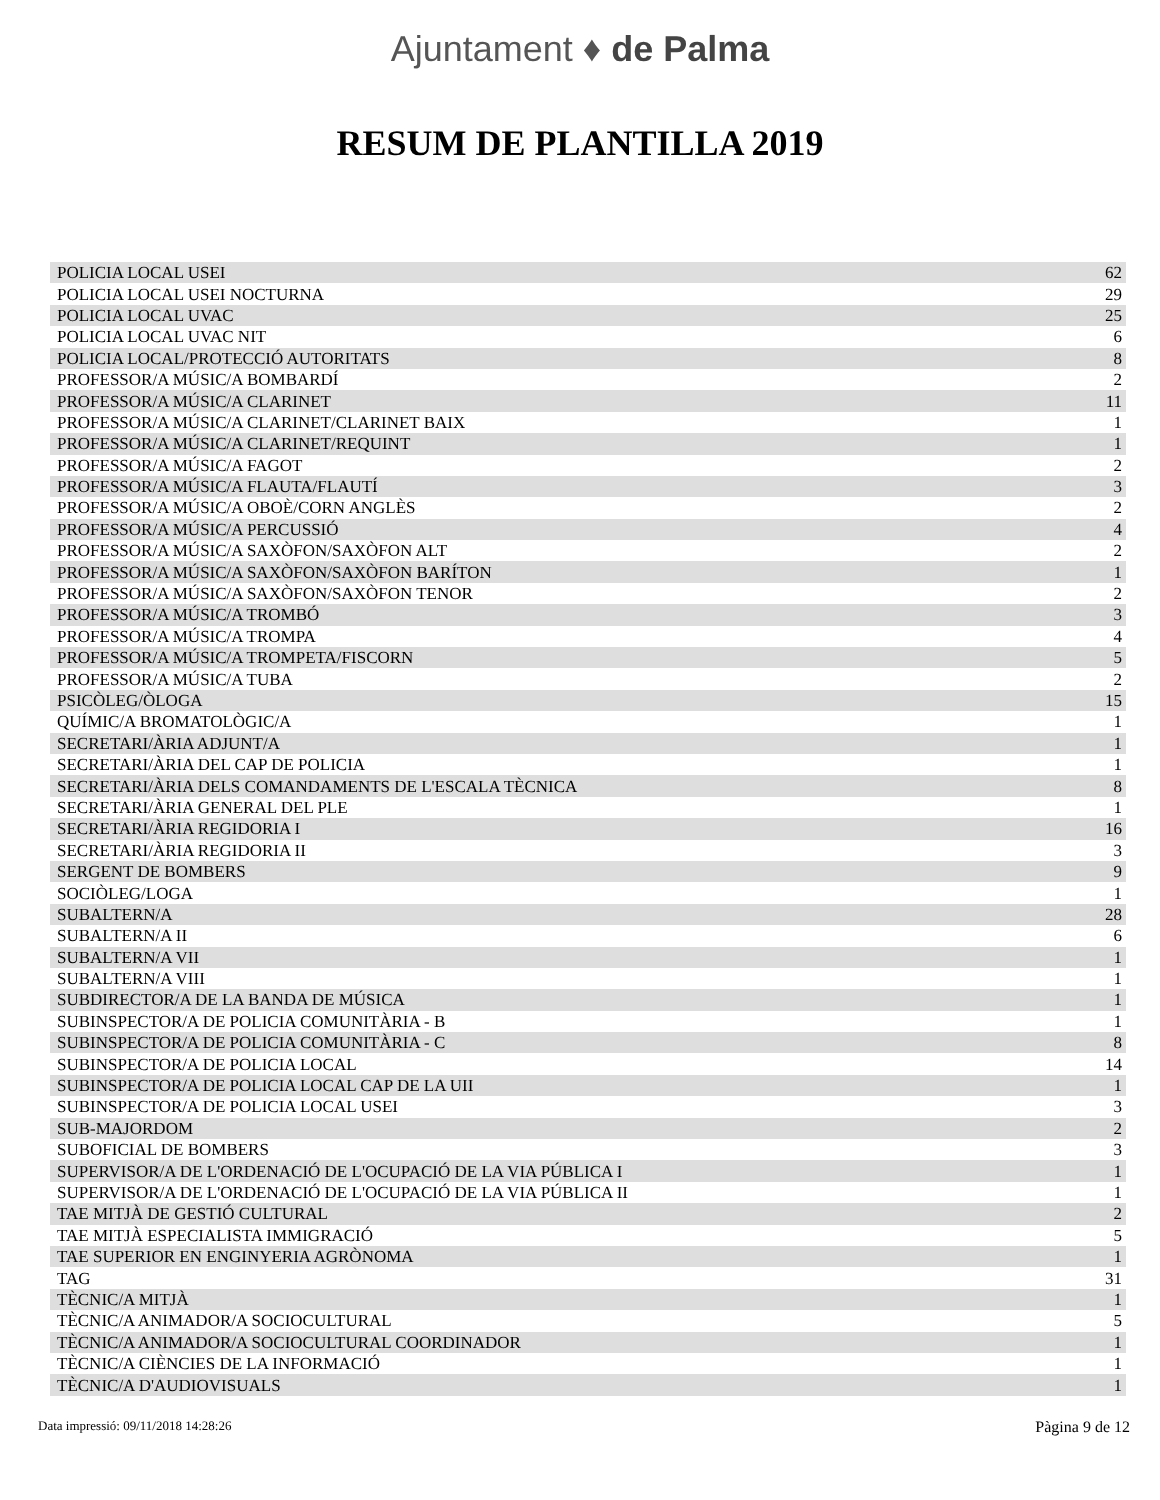Ajuntament ♦ de Palma
RESUM DE PLANTILLA 2019
| POLICIA LOCAL USEI | 62 |
| POLICIA LOCAL USEI NOCTURNA | 29 |
| POLICIA LOCAL UVAC | 25 |
| POLICIA LOCAL UVAC NIT | 6 |
| POLICIA LOCAL/PROTECCIÓ AUTORITATS | 8 |
| PROFESSOR/A MÚSIC/A BOMBARDÍ | 2 |
| PROFESSOR/A MÚSIC/A CLARINET | 11 |
| PROFESSOR/A MÚSIC/A CLARINET/CLARINET BAIX | 1 |
| PROFESSOR/A MÚSIC/A CLARINET/REQUINT | 1 |
| PROFESSOR/A MÚSIC/A FAGOT | 2 |
| PROFESSOR/A MÚSIC/A FLAUTA/FLAUTÍ | 3 |
| PROFESSOR/A MÚSIC/A OBOÈ/CORN ANGLÈS | 2 |
| PROFESSOR/A MÚSIC/A PERCUSSIÓ | 4 |
| PROFESSOR/A MÚSIC/A SAXÒFON/SAXÒFON ALT | 2 |
| PROFESSOR/A MÚSIC/A SAXÒFON/SAXÒFON BARÍTON | 1 |
| PROFESSOR/A MÚSIC/A SAXÒFON/SAXÒFON TENOR | 2 |
| PROFESSOR/A MÚSIC/A TROMBÓ | 3 |
| PROFESSOR/A MÚSIC/A TROMPA | 4 |
| PROFESSOR/A MÚSIC/A TROMPETA/FISCORN | 5 |
| PROFESSOR/A MÚSIC/A TUBA | 2 |
| PSICÒLEG/ÒLOGA | 15 |
| QUÍMIC/A BROMATOLÒGIC/A | 1 |
| SECRETARI/ÀRIA ADJUNT/A | 1 |
| SECRETARI/ÀRIA DEL CAP DE POLICIA | 1 |
| SECRETARI/ÀRIA DELS COMANDAMENTS DE L'ESCALA TÈCNICA | 8 |
| SECRETARI/ÀRIA GENERAL DEL PLE | 1 |
| SECRETARI/ÀRIA REGIDORIA I | 16 |
| SECRETARI/ÀRIA REGIDORIA II | 3 |
| SERGENT DE BOMBERS | 9 |
| SOCIÒLEG/LOGA | 1 |
| SUBALTERN/A | 28 |
| SUBALTERN/A II | 6 |
| SUBALTERN/A VII | 1 |
| SUBALTERN/A VIII | 1 |
| SUBDIRECTOR/A DE LA BANDA DE MÚSICA | 1 |
| SUBINSPECTOR/A DE POLICIA COMUNITÀRIA - B | 1 |
| SUBINSPECTOR/A DE POLICIA COMUNITÀRIA - C | 8 |
| SUBINSPECTOR/A DE POLICIA LOCAL | 14 |
| SUBINSPECTOR/A DE POLICIA LOCAL CAP DE LA UII | 1 |
| SUBINSPECTOR/A DE POLICIA LOCAL USEI | 3 |
| SUB-MAJORDOM | 2 |
| SUBOFICIAL DE BOMBERS | 3 |
| SUPERVISOR/A DE L'ORDENACIÓ DE L'OCUPACIÓ DE LA VIA PÚBLICA I | 1 |
| SUPERVISOR/A DE L'ORDENACIÓ DE L'OCUPACIÓ DE LA VIA PÚBLICA II | 1 |
| TAE MITJÀ DE GESTIÓ CULTURAL | 2 |
| TAE MITJÀ ESPECIALISTA IMMIGRACIÓ | 5 |
| TAE SUPERIOR EN ENGINYERIA AGRÒNOMA | 1 |
| TAG | 31 |
| TÈCNIC/A MITJÀ | 1 |
| TÈCNIC/A ANIMADOR/A SOCIOCULTURAL | 5 |
| TÈCNIC/A ANIMADOR/A SOCIOCULTURAL COORDINADOR | 1 |
| TÈCNIC/A CIÈNCIES DE LA INFORMACIÓ | 1 |
| TÈCNIC/A D'AUDIOVISUALS | 1 |
Data impressió: 09/11/2018 14:28:26 Pàgina 9 de 12